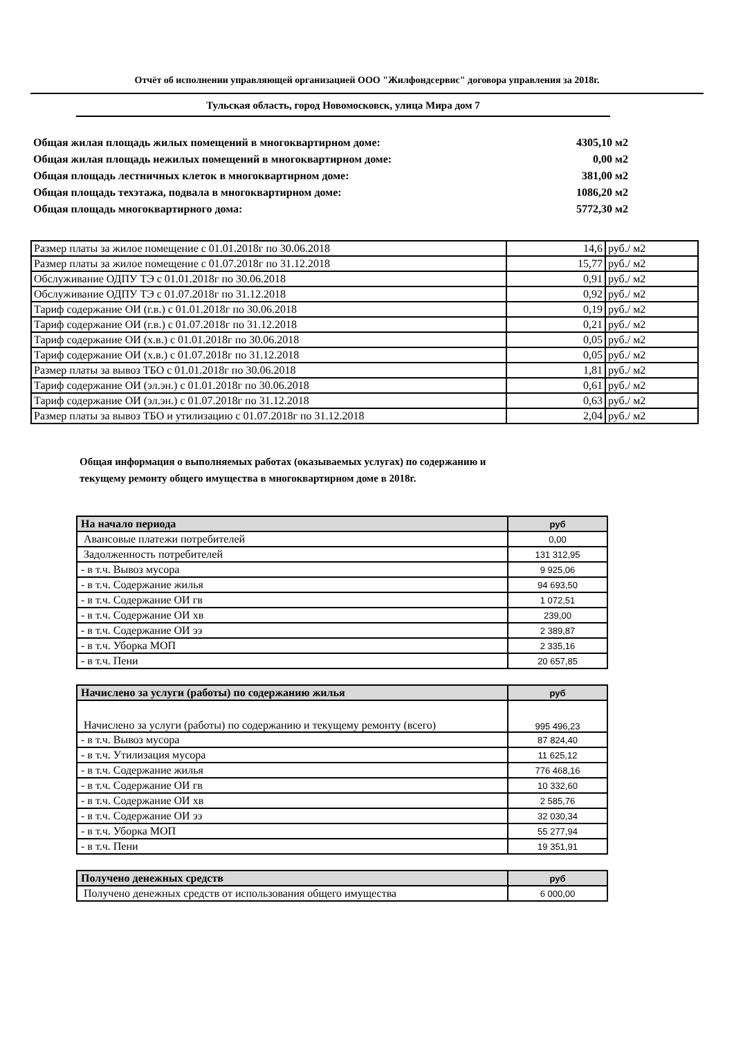Отчёт об исполнении управляющей организацией ООО "Жилфондсервис" договора управления за 2018г.
Тульская область, город Новомосковск, улица Мира дом 7
Общая жилая площадь жилых помещений в многоквартирном доме: 4305,10 м2
Общая жилая площадь нежилых помещений в многоквартирном доме: 0,00 м2
Общая площадь лестничных клеток в многоквартирном доме: 381,00 м2
Общая площадь техэтажа, подвала в многоквартирном доме: 1086,20 м2
Общая площадь многоквартирного дома: 5772,30 м2
| Размер платы за жилое помещение с 01.01.2018г по 30.06.2018 | 14,6 | руб./ м2 |
| Размер платы за жилое помещение с 01.07.2018г по 31.12.2018 | 15,77 | руб./ м2 |
| Обслуживание ОДПУ ТЭ с 01.01.2018г по 30.06.2018 | 0,91 | руб./ м2 |
| Обслуживание ОДПУ ТЭ с 01.07.2018г по 31.12.2018 | 0,92 | руб./ м2 |
| Тариф содержание ОИ (г.в.) с 01.01.2018г по 30.06.2018 | 0,19 | руб./ м2 |
| Тариф содержание ОИ (г.в.) с 01.07.2018г по 31.12.2018 | 0,21 | руб./ м2 |
| Тариф содержание ОИ (х.в.) с 01.01.2018г по 30.06.2018 | 0,05 | руб./ м2 |
| Тариф содержание ОИ (х.в.) с 01.07.2018г по 31.12.2018 | 0,05 | руб./ м2 |
| Размер платы за вывоз ТБО с 01.01.2018г по 30.06.2018 | 1,81 | руб./ м2 |
| Тариф содержание ОИ (эл.эн.) с 01.01.2018г по 30.06.2018 | 0,61 | руб./ м2 |
| Тариф содержание ОИ (эл.эн.) с 01.07.2018г по 31.12.2018 | 0,63 | руб./ м2 |
| Размер платы за вывоз ТБО и утилизацию с 01.07.2018г по 31.12.2018 | 2,04 | руб./ м2 |
Общая информация о выполняемых работах (оказываемых услугах) по содержанию и
текущему ремонту общего имущества в многоквартирном доме в 2018г.
| На начало периода | руб |
| --- | --- |
| Авансовые платежи потребителей | 0,00 |
| Задолженность потребителей | 131 312,95 |
| - в т.ч. Вывоз мусора | 9 925,06 |
| - в т.ч. Содержание жилья | 94 693,50 |
| - в т.ч. Содержание ОИ гв | 1 072,51 |
| - в т.ч. Содержание ОИ хв | 239,00 |
| - в т.ч. Содержание ОИ ээ | 2 389,87 |
| - в т.ч. Уборка МОП | 2 335,16 |
| - в т.ч. Пени | 20 657,85 |
| Начислено за услуги (работы) по содержанию жилья | руб |
| --- | --- |
| Начислено за услуги (работы) по содержанию и текущему ремонту (всего) | 995 496,23 |
| - в т.ч. Вывоз мусора | 87 824,40 |
| - в т.ч. Утилизация мусора | 11 625,12 |
| - в т.ч. Содержание жилья | 776 468,16 |
| - в т.ч. Содержание ОИ гв | 10 332,60 |
| - в т.ч. Содержание ОИ хв | 2 585,76 |
| - в т.ч. Содержание ОИ ээ | 32 030,34 |
| - в т.ч. Уборка МОП | 55 277,94 |
| - в т.ч. Пени | 19 351,91 |
| Получено денежных средств | руб |
| --- | --- |
| Получено денежных средств от использования общего имущества | 6 000,00 |